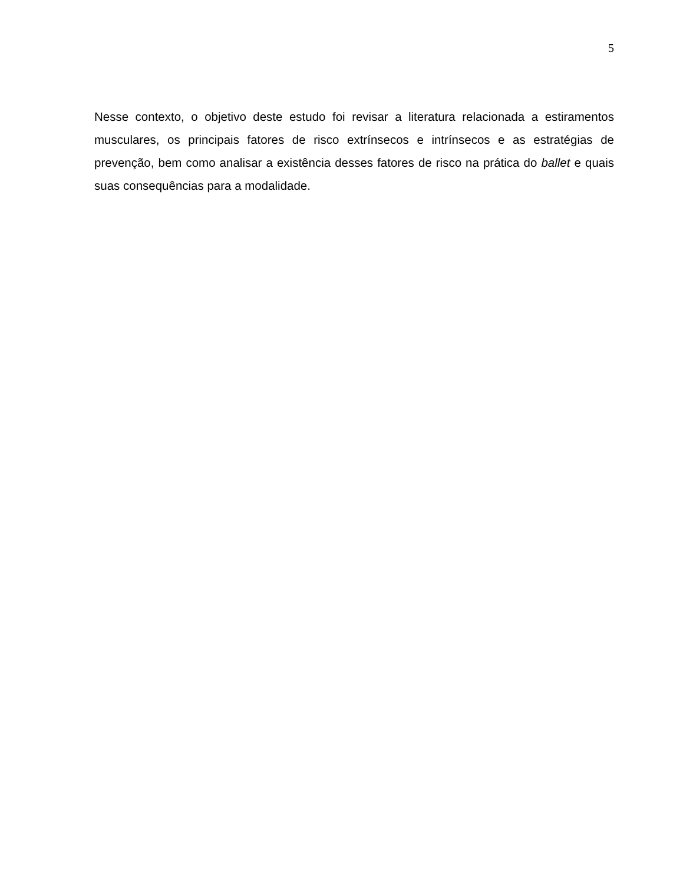5
Nesse contexto, o objetivo deste estudo foi revisar a literatura relacionada a estiramentos musculares, os principais fatores de risco extrínsecos e intrínsecos e as estratégias de prevenção, bem como analisar a existência desses fatores de risco na prática do ballet e quais suas consequências para a modalidade.